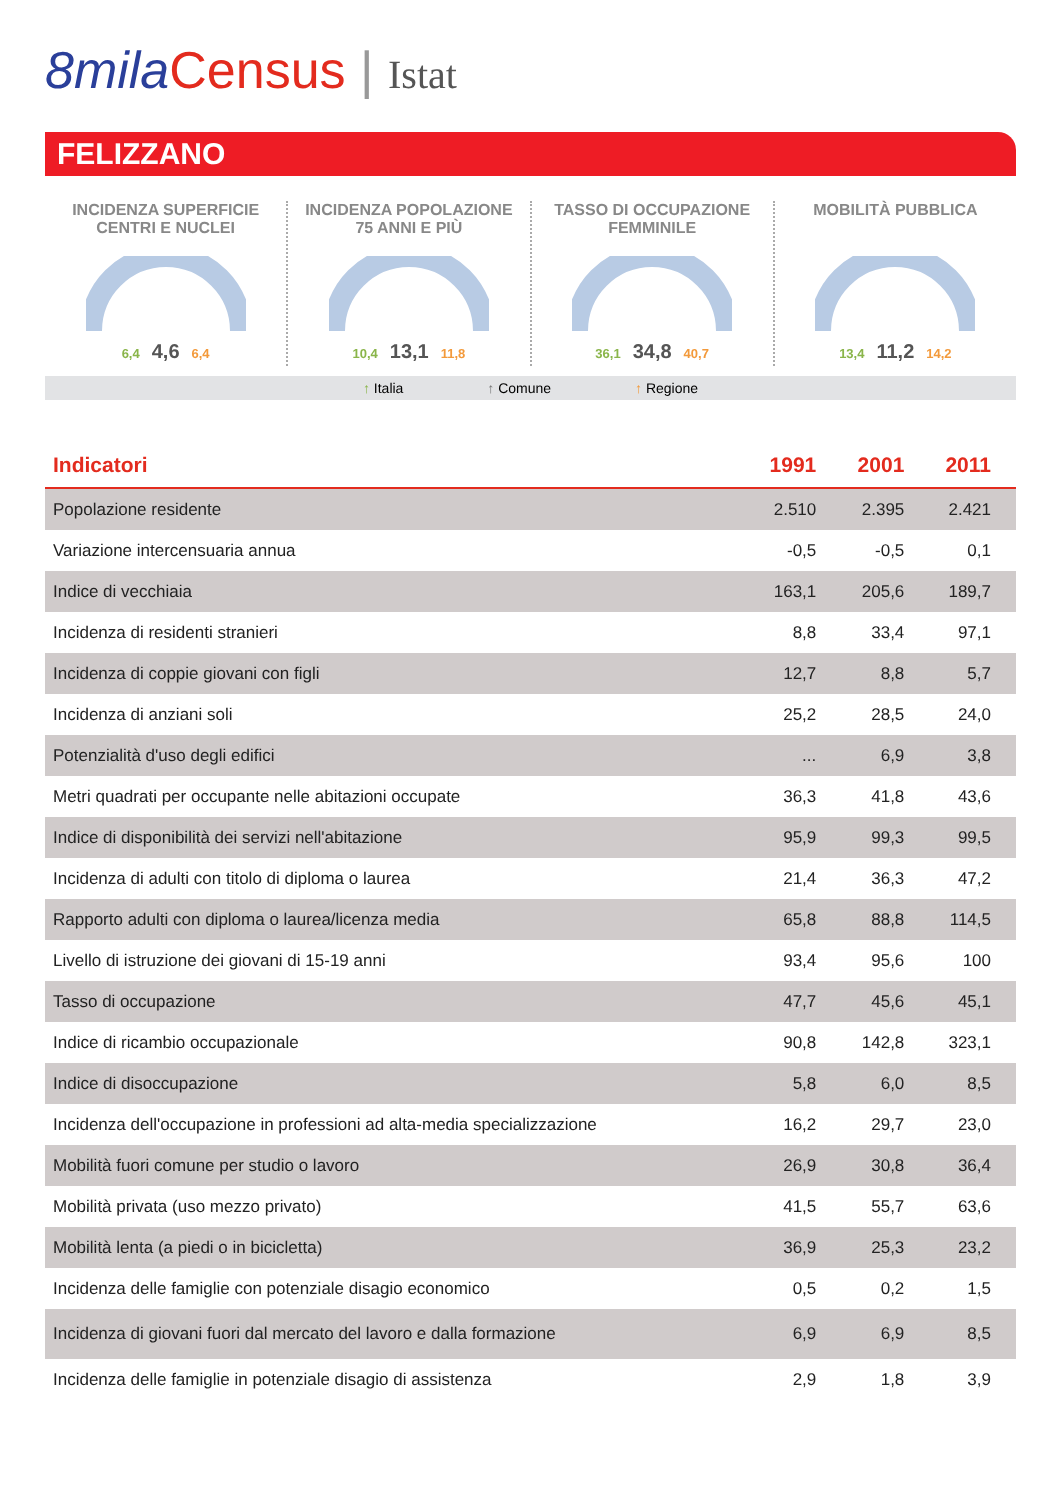8mila Census | Istat
FELIZZANO
INCIDENZA SUPERFICIE
CENTRI E NUCLEI
6,4 4,6 6,4
INCIDENZA POPOLAZIONE
75 ANNI E PIÙ
10,4 13,1 11,8
TASSO DI OCCUPAZIONE
FEMMINILE
36,1 34,8 40,7
MOBILITÀ PUBBLICA
13,4 11,2 14,2
↑ Italia ↑ Comune ↑ Regione
| Indicatori | 1991 | 2001 | 2011 |
| --- | --- | --- | --- |
| Popolazione residente | 2.510 | 2.395 | 2.421 |
| Variazione intercensuaria annua | -0,5 | -0,5 | 0,1 |
| Indice di vecchiaia | 163,1 | 205,6 | 189,7 |
| Incidenza di residenti stranieri | 8,8 | 33,4 | 97,1 |
| Incidenza di coppie giovani con figli | 12,7 | 8,8 | 5,7 |
| Incidenza di anziani soli | 25,2 | 28,5 | 24,0 |
| Potenzialità d'uso degli edifici | ... | 6,9 | 3,8 |
| Metri quadrati per occupante nelle abitazioni occupate | 36,3 | 41,8 | 43,6 |
| Indice di disponibilità dei servizi nell'abitazione | 95,9 | 99,3 | 99,5 |
| Incidenza di adulti con titolo di diploma o laurea | 21,4 | 36,3 | 47,2 |
| Rapporto adulti con diploma o laurea/licenza media | 65,8 | 88,8 | 114,5 |
| Livello di istruzione dei giovani di 15-19 anni | 93,4 | 95,6 | 100 |
| Tasso di occupazione | 47,7 | 45,6 | 45,1 |
| Indice di ricambio occupazionale | 90,8 | 142,8 | 323,1 |
| Indice di disoccupazione | 5,8 | 6,0 | 8,5 |
| Incidenza dell'occupazione in professioni ad alta-media specializzazione | 16,2 | 29,7 | 23,0 |
| Mobilità fuori comune per studio o lavoro | 26,9 | 30,8 | 36,4 |
| Mobilità privata (uso mezzo privato) | 41,5 | 55,7 | 63,6 |
| Mobilità lenta (a piedi o in bicicletta) | 36,9 | 25,3 | 23,2 |
| Incidenza delle famiglie con potenziale disagio economico | 0,5 | 0,2 | 1,5 |
| Incidenza di giovani fuori dal mercato del lavoro e dalla formazione | 6,9 | 6,9 | 8,5 |
| Incidenza delle famiglie in potenziale disagio di assistenza | 2,9 | 1,8 | 3,9 |